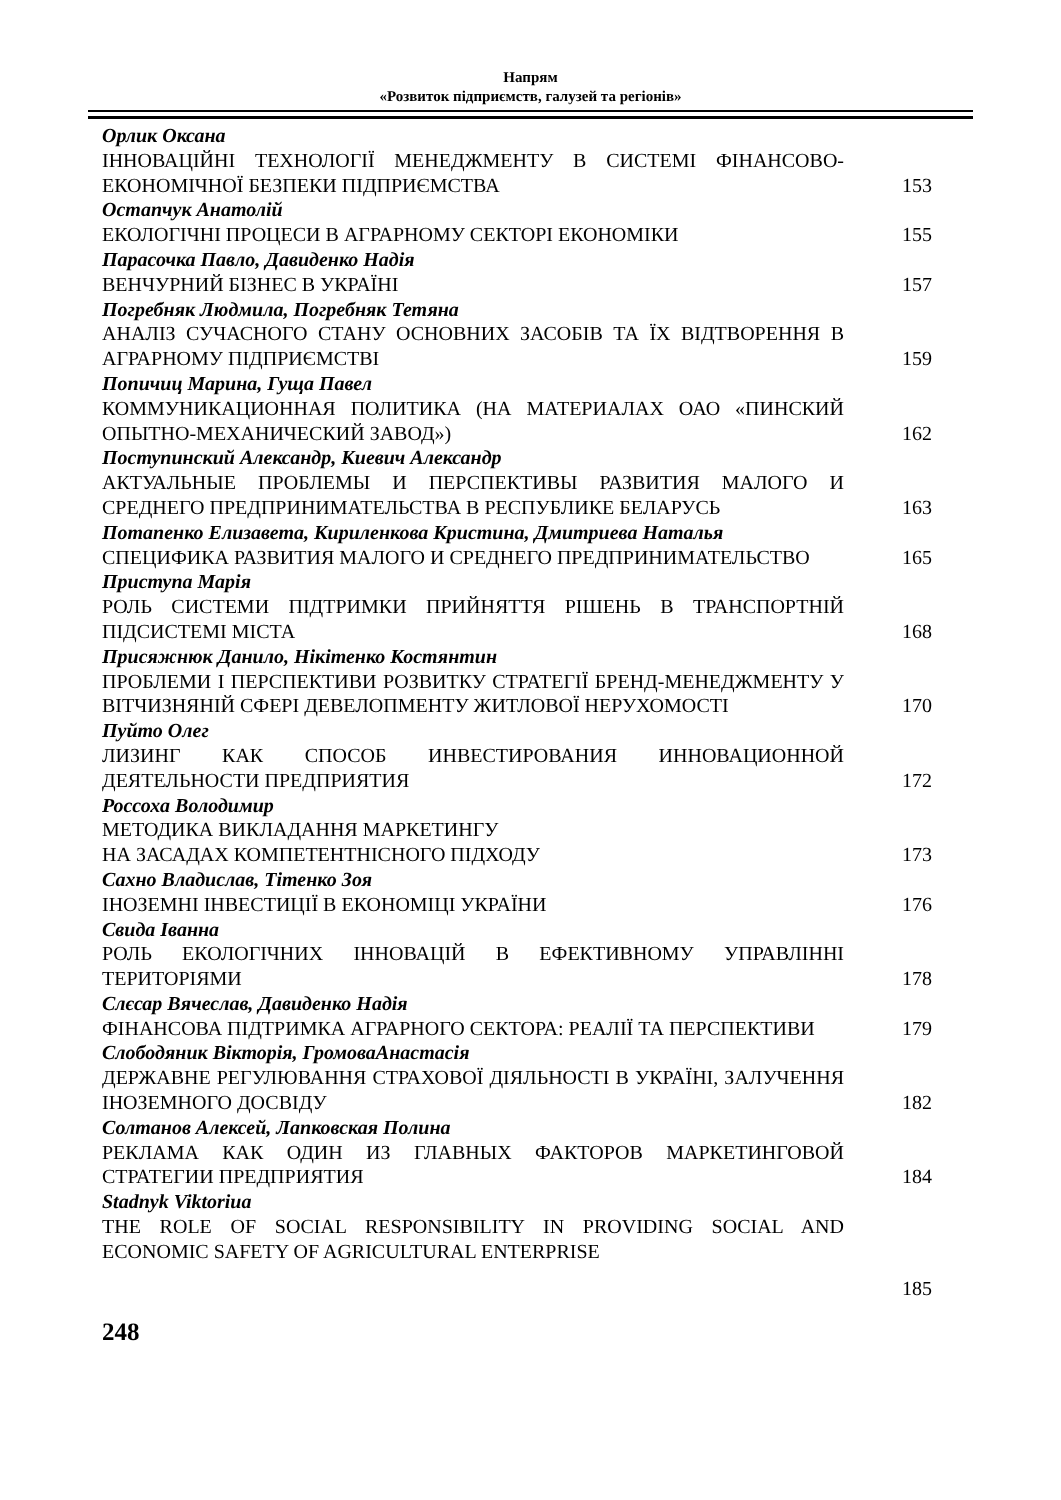Напрям
«Розвиток підприємств, галузей та регіонів»
Орлик Оксана
ІННОВАЦІЙНІ ТЕХНОЛОГІЇ МЕНЕДЖМЕНТУ В СИСТЕМІ ФІНАНСОВО-ЕКОНОМІЧНОЇ БЕЗПЕКИ ПІДПРИЄМСТВА
153
Остапчук Анатолій
ЕКОЛОГІЧНІ ПРОЦЕСИ В АГРАРНОМУ СЕКТОРІ ЕКОНОМІКИ
155
Парасочка Павло, Давиденко Надія
ВЕНЧУРНИЙ БІЗНЕС В УКРАЇНІ
157
Погребняк Людмила, Погребняк Тетяна
АНАЛІЗ СУЧАСНОГО СТАНУ ОСНОВНИХ ЗАСОБІВ ТА ЇХ ВІДТВОРЕННЯ В АГРАРНОМУ ПІДПРИЄМСТВІ
159
Попичиц Марина, Гуща Павел
КОММУНИКАЦИОННАЯ ПОЛИТИКА (НА МАТЕРИАЛАХ ОАО «ПИНСКИЙ ОПЫТНО-МЕХАНИЧЕСКИЙ ЗАВОД»)
162
Поступинский Александр, Киевич Александр
АКТУАЛЬНЫЕ ПРОБЛЕМЫ И ПЕРСПЕКТИВЫ РАЗВИТИЯ МАЛОГО И СРЕДНЕГО ПРЕДПРИНИМАТЕЛЬСТВА В РЕСПУБЛИКЕ БЕЛАРУСЬ
163
Потапенко Елизавета, Кириленкова Кристина, Дмитриева Наталья
СПЕЦИФИКА РАЗВИТИЯ МАЛОГО И СРЕДНЕГО ПРЕДПРИНИМАТЕЛЬСТВО
165
Приступа Марія
РОЛЬ СИСТЕМИ ПІДТРИМКИ ПРИЙНЯТТЯ РІШЕНЬ В ТРАНСПОРТНІЙ ПІДСИСТЕМІ МІСТА
168
Присяжнюк Данило, Нікітенко Костянтин
ПРОБЛЕМИ І ПЕРСПЕКТИВИ РОЗВИТКУ СТРАТЕГІЇ БРЕНД-МЕНЕДЖМЕНТУ У ВІТЧИЗНЯНІЙ СФЕРІ ДЕВЕЛОПМЕНТУ ЖИТЛОВОЇ НЕРУХОМОСТІ
170
Пуйто Олег
ЛИЗИНГ КАК СПОСОБ ИНВЕСТИРОВАНИЯ ИННОВАЦИОННОЙ ДЕЯТЕЛЬНОСТИ ПРЕДПРИЯТИЯ
172
Россоха Володимир
МЕТОДИКА ВИКЛАДАННЯ МАРКЕТИНГУ
НА ЗАСАДАХ КОМПЕТЕНТНІСНОГО ПІДХОДУ
173
Сахно Владислав, Тітенко Зоя
ІНОЗЕМНІ ІНВЕСТИЦІЇ В ЕКОНОМІЦІ УКРАЇНИ
176
Свида Іванна
РОЛЬ ЕКОЛОГІЧНИХ ІННОВАЦІЙ В ЕФЕКТИВНОМУ УПРАВЛІННІ ТЕРИТОРІЯМИ
178
Слєсар Вячеслав, Давиденко Надія
ФІНАНСОВА ПІДТРИМКА АГРАРНОГО СЕКТОРА: РЕАЛІЇ ТА ПЕРСПЕКТИВИ
179
Слободяник Вікторія, ГромоваАнастасія
ДЕРЖАВНЕ РЕГУЛЮВАННЯ СТРАХОВОЇ ДІЯЛЬНОСТІ В УКРАЇНІ, ЗАЛУЧЕННЯ ІНОЗЕМНОГО ДОСВІДУ
182
Солтанов Алексей, Лапковская Полина
РЕКЛАМА КАК ОДИН ИЗ ГЛАВНЫХ ФАКТОРОВ МАРКЕТИНГОВОЙ СТРАТЕГИИ ПРЕДПРИЯТИЯ
184
Stadnyk Viktoriua
THE ROLE OF SOCIAL RESPONSIBILITY IN PROVIDING SOCIAL AND ECONOMIC SAFETY OF AGRICULTURAL ENTERPRISE
185
248